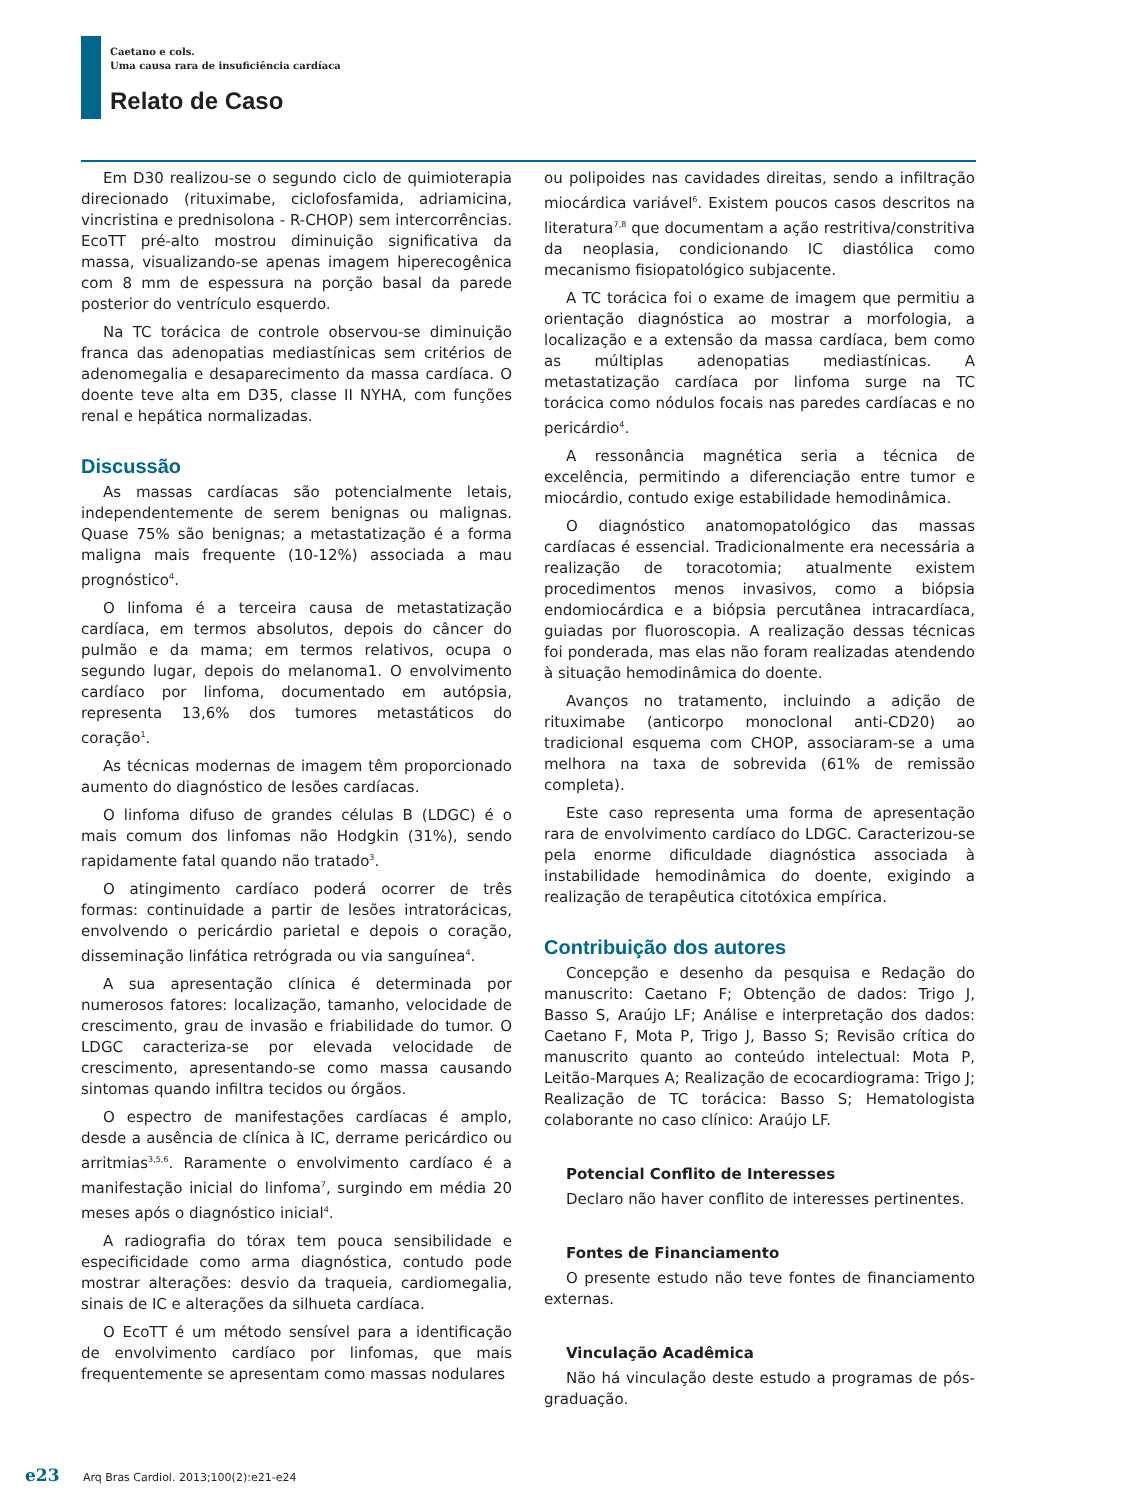Caetano e cols.
Uma causa rara de insuficiência cardíaca
Relato de Caso
Em D30 realizou-se o segundo ciclo de quimioterapia direcionado (rituximabe, ciclofosfamida, adriamicina, vincristina e prednisolona - R-CHOP) sem intercorrências. EcoTT pré-alto mostrou diminuição significativa da massa, visualizando-se apenas imagem hiperecogênica com 8 mm de espessura na porção basal da parede posterior do ventrículo esquerdo.
Na TC torácica de controle observou-se diminuição franca das adenopatias mediastínicas sem critérios de adenomegalia e desaparecimento da massa cardíaca. O doente teve alta em D35, classe II NYHA, com funções renal e hepática normalizadas.
Discussão
As massas cardíacas são potencialmente letais, independentemente de serem benignas ou malignas. Quase 75% são benignas; a metastatização é a forma maligna mais frequente (10-12%) associada a mau prognóstico<sup>4</sup>.
O linfoma é a terceira causa de metastatização cardíaca, em termos absolutos, depois do câncer do pulmão e da mama; em termos relativos, ocupa o segundo lugar, depois do melanoma1. O envolvimento cardíaco por linfoma, documentado em autópsia, representa 13,6% dos tumores metastáticos do coração<sup>1</sup>.
As técnicas modernas de imagem têm proporcionado aumento do diagnóstico de lesões cardíacas.
O linfoma difuso de grandes células B (LDGC) é o mais comum dos linfomas não Hodgkin (31%), sendo rapidamente fatal quando não tratado<sup>3</sup>.
O atingimento cardíaco poderá ocorrer de três formas: continuidade a partir de lesões intratorácicas, envolvendo o pericárdio parietal e depois o coração, disseminação linfática retrógrada ou via sanguínea<sup>4</sup>.
A sua apresentação clínica é determinada por numerosos fatores: localização, tamanho, velocidade de crescimento, grau de invasão e friabilidade do tumor. O LDGC caracteriza-se por elevada velocidade de crescimento, apresentando-se como massa causando sintomas quando infiltra tecidos ou órgãos.
O espectro de manifestações cardíacas é amplo, desde a ausência de clínica à IC, derrame pericárdico ou arritmias<sup>3,5,6</sup>. Raramente o envolvimento cardíaco é a manifestação inicial do linfoma<sup>7</sup>, surgindo em média 20 meses após o diagnóstico inicial<sup>4</sup>.
A radiografia do tórax tem pouca sensibilidade e especificidade como arma diagnóstica, contudo pode mostrar alterações: desvio da traqueia, cardiomegalia, sinais de IC e alterações da silhueta cardíaca.
O EcoTT é um método sensível para a identificação de envolvimento cardíaco por linfomas, que mais frequentemente se apresentam como massas nodulares
ou polipoides nas cavidades direitas, sendo a infiltração miocárdica variável<sup>6</sup>. Existem poucos casos descritos na literatura<sup>7,8</sup> que documentam a ação restritiva/constritiva da neoplasia, condicionando IC diastólica como mecanismo fisiopatológico subjacente.
A TC torácica foi o exame de imagem que permitiu a orientação diagnóstica ao mostrar a morfologia, a localização e a extensão da massa cardíaca, bem como as múltiplas adenopatias mediastínicas. A metastatização cardíaca por linfoma surge na TC torácica como nódulos focais nas paredes cardíacas e no pericárdio<sup>4</sup>.
A ressonância magnética seria a técnica de excelência, permitindo a diferenciação entre tumor e miocárdio, contudo exige estabilidade hemodinâmica.
O diagnóstico anatomopatológico das massas cardíacas é essencial. Tradicionalmente era necessária a realização de toracotomia; atualmente existem procedimentos menos invasivos, como a biópsia endomiocárdica e a biópsia percutânea intracardíaca, guiadas por fluoroscopia. A realização dessas técnicas foi ponderada, mas elas não foram realizadas atendendo à situação hemodinâmica do doente.
Avanços no tratamento, incluindo a adição de rituximabe (anticorpo monoclonal anti-CD20) ao tradicional esquema com CHOP, associaram-se a uma melhora na taxa de sobrevida (61% de remissão completa).
Este caso representa uma forma de apresentação rara de envolvimento cardíaco do LDGC. Caracterizou-se pela enorme dificuldade diagnóstica associada à instabilidade hemodinâmica do doente, exigindo a realização de terapêutica citotóxica empírica.
Contribuição dos autores
Concepção e desenho da pesquisa e Redação do manuscrito: Caetano F; Obtenção de dados: Trigo J, Basso S, Araújo LF; Análise e interpretação dos dados: Caetano F, Mota P, Trigo J, Basso S; Revisão crítica do manuscrito quanto ao conteúdo intelectual: Mota P, Leitão-Marques A; Realização de ecocardiograma: Trigo J; Realização de TC torácica: Basso S; Hematologista colaborante no caso clínico: Araújo LF.
Potencial Conflito de Interesses
Declaro não haver conflito de interesses pertinentes.
Fontes de Financiamento
O presente estudo não teve fontes de financiamento externas.
Vinculação Acadêmica
Não há vinculação deste estudo a programas de pós-graduação.
e23 Arq Bras Cardiol. 2013;100(2):e21-e24